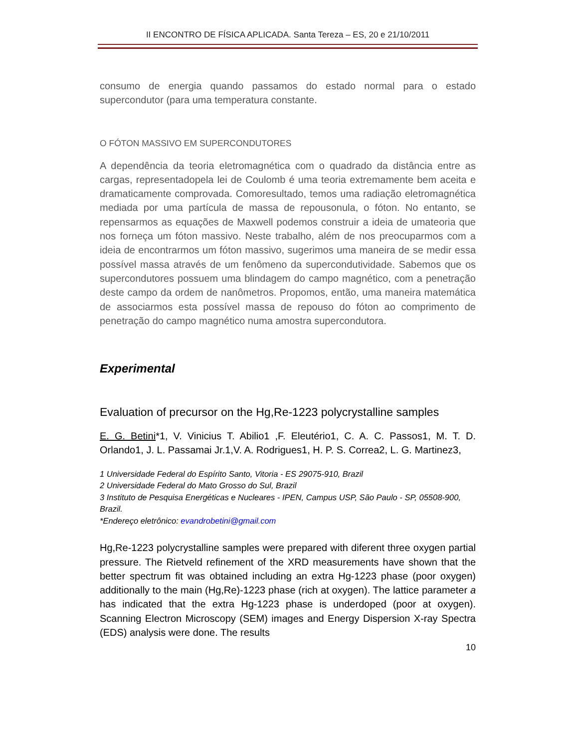II ENCONTRO DE FÍSICA APLICADA. Santa Tereza – ES, 20 e 21/10/2011
consumo de energia quando passamos do estado normal para o estado supercondutor (para uma temperatura constante.
O FÓTON MASSIVO EM SUPERCONDUTORES
A dependência da teoria eletromagnética com o quadrado da distância entre as cargas, representadopela lei de Coulomb é uma teoria extremamente bem aceita e dramaticamente comprovada. Comoresultado, temos uma radiação eletromagnética mediada por uma partícula de massa de repousonula, o fóton. No entanto, se repensarmos as equações de Maxwell podemos construir a ideia de umateoria que nos forneça um fóton massivo. Neste trabalho, além de nos preocuparmos com a ideia de encontrarmos um fóton massivo, sugerimos uma maneira de se medir essa possível massa através de um fenômeno da supercondutividade. Sabemos que os supercondutores possuem uma blindagem do campo magnético, com a penetração deste campo da ordem de nanômetros. Propomos, então, uma maneira matemática de associarmos esta possível massa de repouso do fóton ao comprimento de penetração do campo magnético numa amostra supercondutora.
Experimental
Evaluation of precursor on the Hg,Re-1223 polycrystalline samples
E. G. Betini*1, V. Vinicius T. Abilio1 ,F. Eleutério1, C. A. C. Passos1, M. T. D. Orlando1, J. L. Passamai Jr.1,V. A. Rodrigues1, H. P. S. Correa2, L. G. Martinez3,
1 Universidade Federal do Espírito Santo, Vitoria - ES 29075-910, Brazil
2 Universidade Federal do Mato Grosso do Sul, Brazil
3 Instituto de Pesquisa Energéticas e Nucleares - IPEN, Campus USP, São Paulo - SP, 05508-900, Brazil.
*Endereço eletrônico: evandrobetini@gmail.com
Hg,Re-1223 polycrystalline samples were prepared with diferent three oxygen partial pressure. The Rietveld refinement of the XRD measurements have shown that the better spectrum fit was obtained including an extra Hg-1223 phase (poor oxygen) additionally to the main (Hg,Re)-1223 phase (rich at oxygen). The lattice parameter a has indicated that the extra Hg-1223 phase is underdoped (poor at oxygen). Scanning Electron Microscopy (SEM) images and Energy Dispersion X-ray Spectra (EDS) analysis were done. The results
10